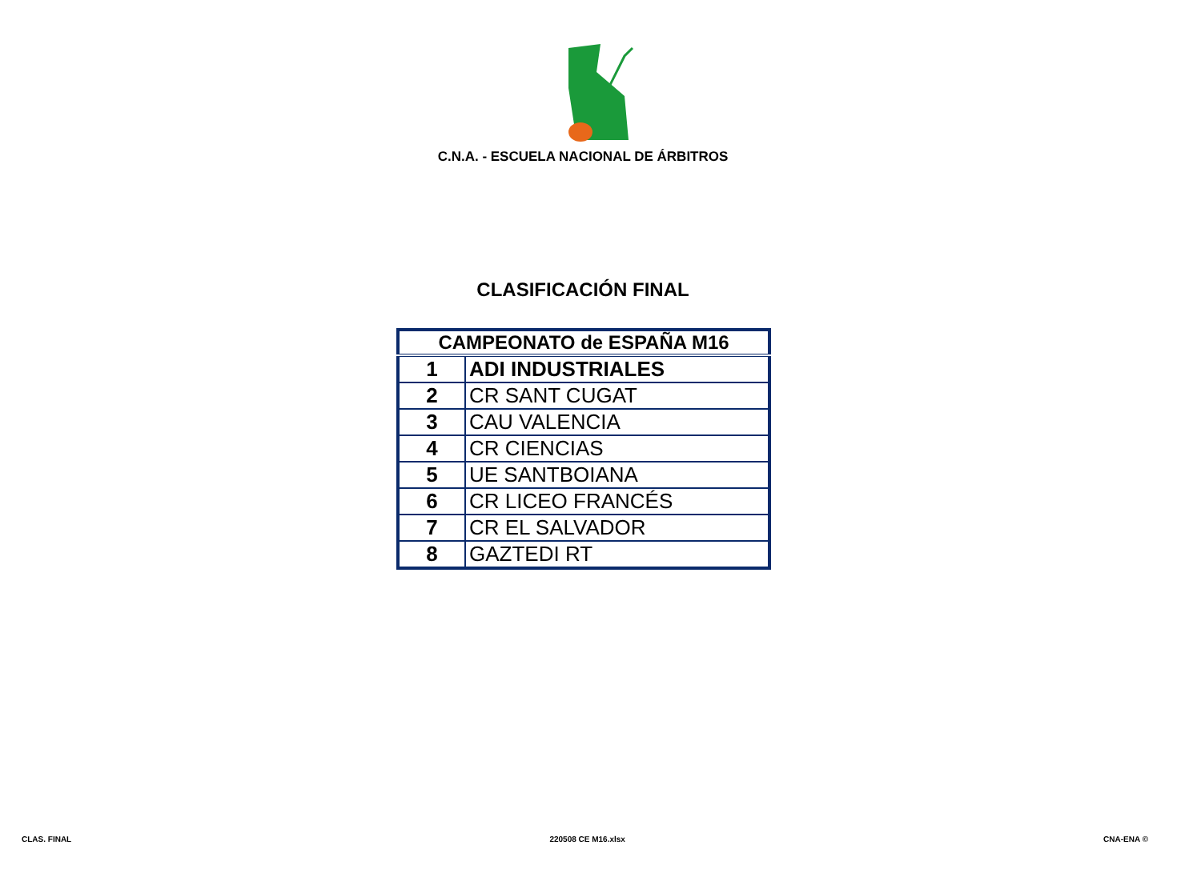C.N.A. - ESCUELA NACIONAL DE ÁRBITROS
CLASIFICACIÓN FINAL
| CAMPEONATO de ESPAÑA M16 | |
| --- | --- |
| 1 | ADI INDUSTRIALES |
| 2 | CR SANT CUGAT |
| 3 | CAU VALENCIA |
| 4 | CR CIENCIAS |
| 5 | UE SANTBOIANA |
| 6 | CR LICEO FRANCÉS |
| 7 | CR EL SALVADOR |
| 8 | GAZTEDI RT |
CLAS. FINAL 220508 CE M16.xlsx CNA-ENA ©